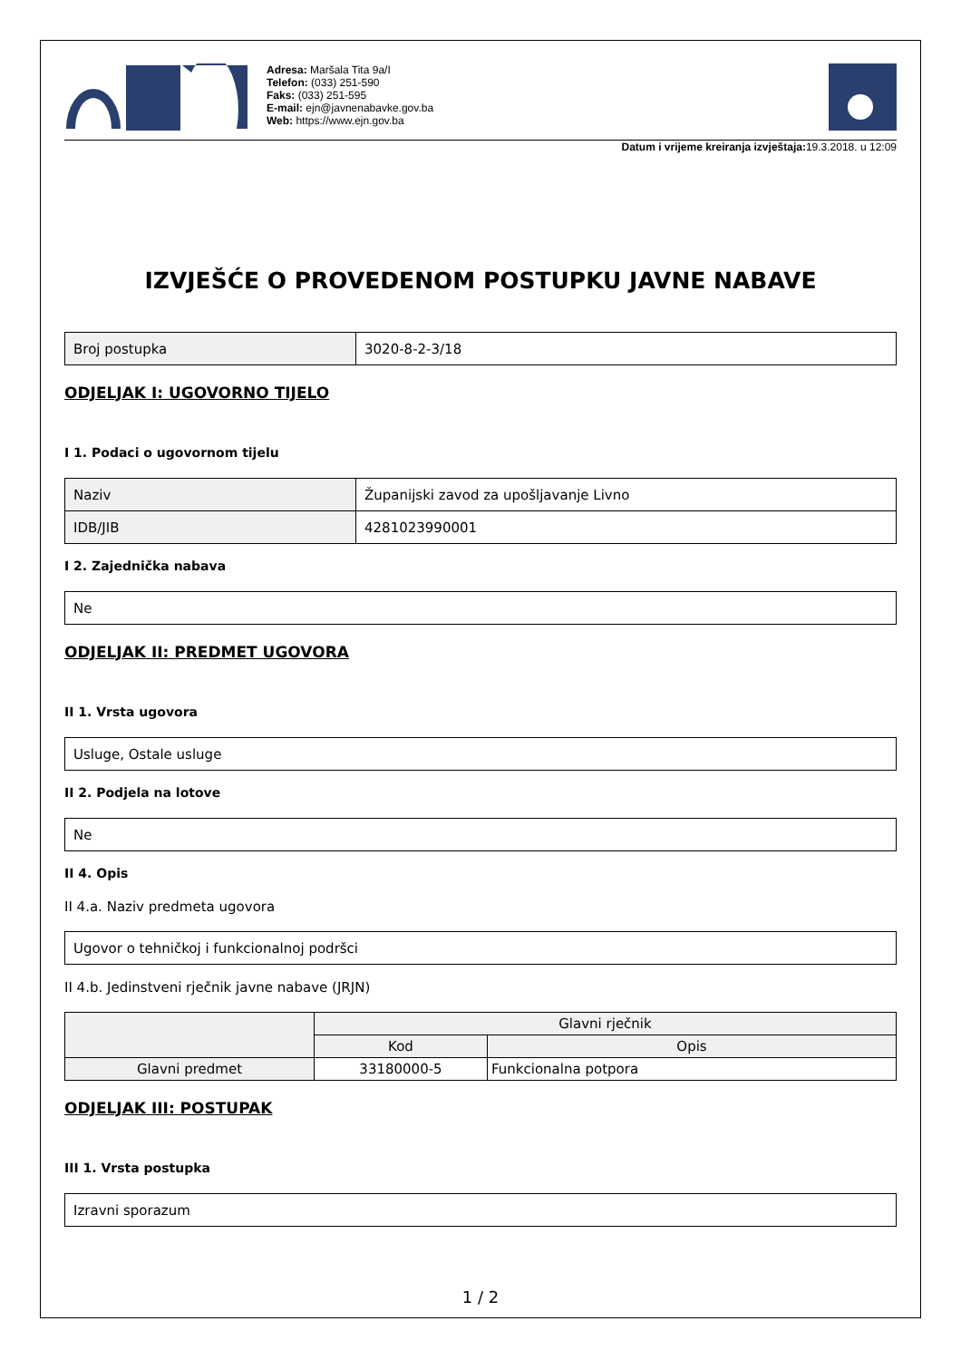Adresa: Maršala Tita 9a/I
Telefon: (033) 251-590
Faks: (033) 251-595
E-mail: ejn@javnenabavke.gov.ba
Web: https://www.ejn.gov.ba
Datum i vrijeme kreiranja izvještaja: 19.3.2018. u 12:09
IZVJEŠĆE O PROVEDENOM POSTUPKU JAVNE NABAVE
| Broj postupka | 3020-8-2-3/18 |
ODJELJAK I: UGOVORNO TIJELO
I 1. Podaci o ugovornom tijelu
| Naziv | Županijski zavod za upošljavanje Livno |
| IDB/JIB | 4281023990001 |
I 2. Zajednička nabava
| Ne |
ODJELJAK II: PREDMET UGOVORA
II 1. Vrsta ugovora
| Usluge, Ostale usluge |
II 2. Podjela na lotove
| Ne |
II 4. Opis
II 4.a. Naziv predmeta ugovora
| Ugovor o tehničkoj i funkcionalnoj podršci |
II 4.b. Jedinstveni rječnik javne nabave (JRJN)
| | Glavni rječnik | |
| --- | --- | --- |
| | Kod | Opis |
| Glavni predmet | 33180000-5 | Funkcionalna potpora |
ODJELJAK III: POSTUPAK
III 1. Vrsta postupka
| Izravni sporazum |
1 / 2